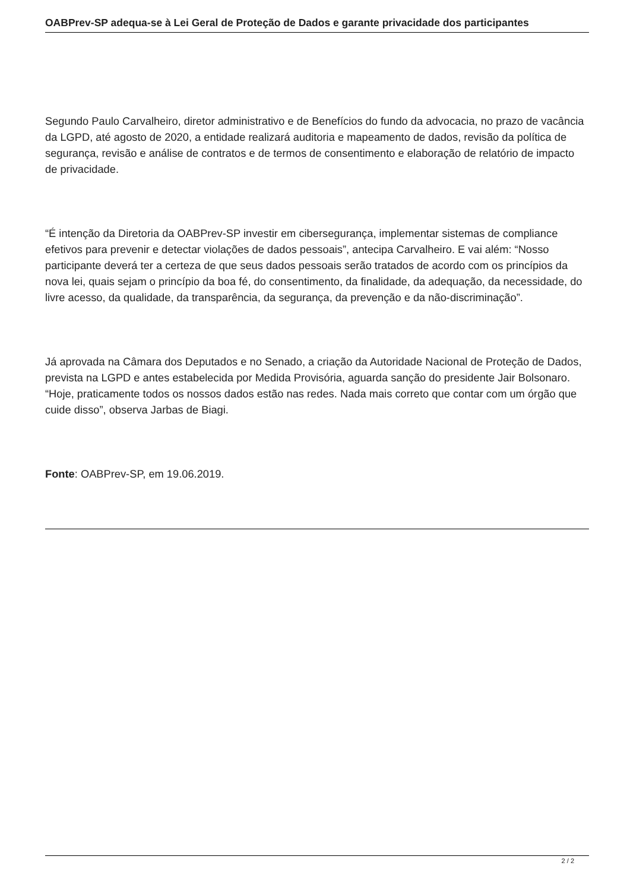OABPrev-SP adequa-se à Lei Geral de Proteção de Dados e garante privacidade dos participantes
Segundo Paulo Carvalheiro, diretor administrativo e de Benefícios do fundo da advocacia, no prazo de vacância da LGPD, até agosto de 2020, a entidade realizará auditoria e mapeamento de dados, revisão da política de segurança, revisão e análise de contratos e de termos de consentimento e elaboração de relatório de impacto de privacidade.
“É intenção da Diretoria da OABPrev-SP investir em cibersegurança, implementar sistemas de compliance efetivos para prevenir e detectar violações de dados pessoais”, antecipa Carvalheiro. E vai além: “Nosso participante deverá ter a certeza de que seus dados pessoais serão tratados de acordo com os princípios da nova lei, quais sejam o princípio da boa fé, do consentimento, da finalidade, da adequação, da necessidade, do livre acesso, da qualidade, da transparência, da segurança, da prevenção e da não-discriminação”.
Já aprovada na Câmara dos Deputados e no Senado, a criação da Autoridade Nacional de Proteção de Dados, prevista na LGPD e antes estabelecida por Medida Provisória, aguarda sanção do presidente Jair Bolsonaro. “Hoje, praticamente todos os nossos dados estão nas redes. Nada mais correto que contar com um órgão que cuide disso”, observa Jarbas de Biagi.
Fonte: OABPrev-SP, em 19.06.2019.
2 / 2